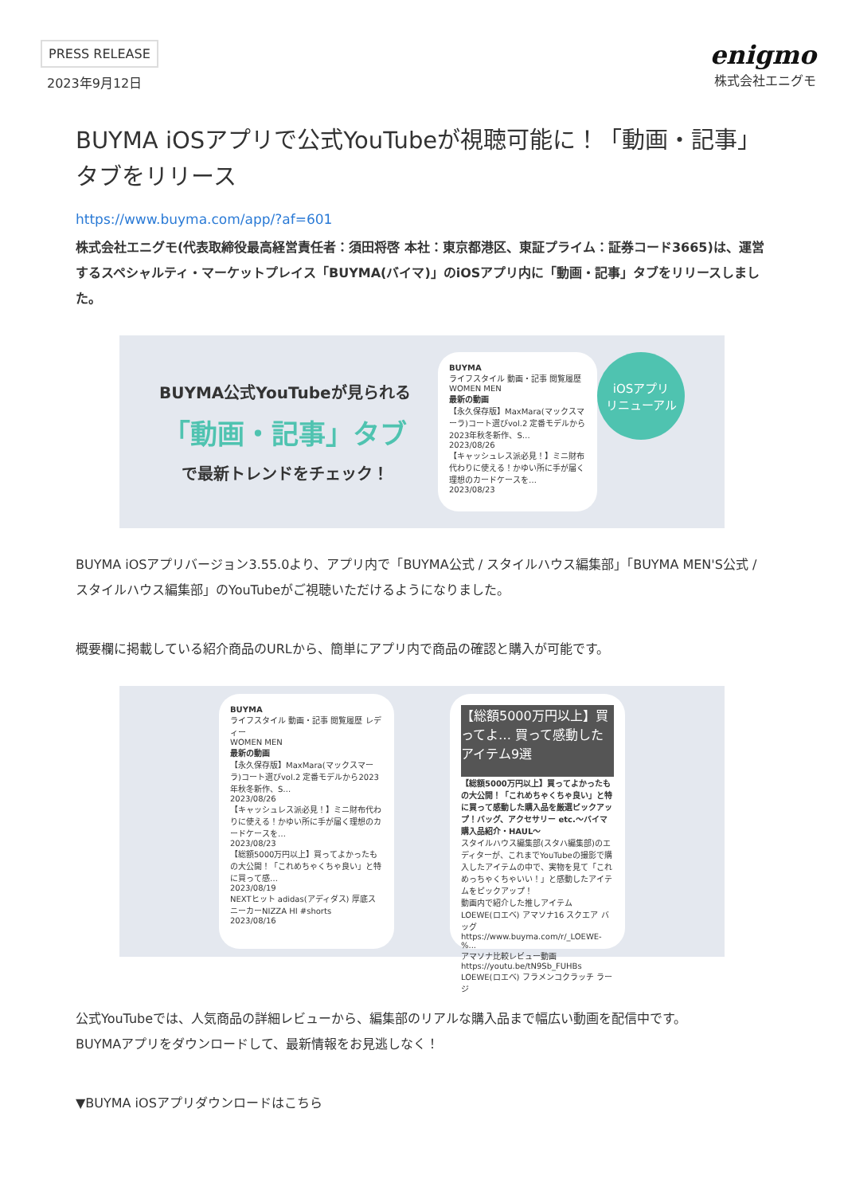PRESS RELEASE
2023年9月12日
enigmo
株式会社エニグモ
BUYMA iOSアプリで公式YouTubeが視聴可能に！「動画・記事」タブをリリース
https://www.buyma.com/app/?af=601
株式会社エニグモ(代表取締役最高経営責任者：須田将啓 本社：東京都港区、東証プライム：証券コード3665)は、運営するスペシャルティ・マーケットプレイス「BUYMA(バイマ)」のiOSアプリ内に「動画・記事」タブをリリースしました。
BUYMA公式YouTubeが見られる
「動画・記事」タブ
で最新トレンドをチェック！
BUYMA
ライフスタイル 動画・記事 閲覧履歴
WOMEN MEN
最新の動画
【永久保存版】MaxMara(マックスマーラ)コート選びvol.2 定番モデルから2023年秋冬新作、S…
2023/08/26
【キャッシュレス派必見！】ミニ財布代わりに使える！かゆい所に手が届く理想のカードケースを…
2023/08/23
iOSアプリ
リニューアル
BUYMA iOSアプリバージョン3.55.0より、アプリ内で「BUYMA公式 / スタイルハウス編集部」「BUYMA MEN'S公式 / スタイルハウス編集部」のYouTubeがご視聴いただけるようになりました。
概要欄に掲載している紹介商品のURLから、簡単にアプリ内で商品の確認と購入が可能です。
BUYMA
ライフスタイル 動画・記事 閲覧履歴 レディー
WOMEN MEN
最新の動画
【永久保存版】MaxMara(マックスマーラ)コート選びvol.2 定番モデルから2023年秋冬新作、S…
2023/08/26
【キャッシュレス派必見！】ミニ財布代わりに使える！かゆい所に手が届く理想のカードケースを…
2023/08/23
【総額5000万円以上】買ってよかったもの大公開！「これめちゃくちゃ良い」と特に買って感…
2023/08/19
NEXTヒット adidas(アディダス) 厚底スニーカーNIZZA HI #shorts
2023/08/16
【総額5000万円以上】買ってよ… 買って感動したアイテム9選
【総額5000万円以上】買ってよかったもの大公開！「これめちゃくちゃ良い」と特に買って感動した購入品を厳選ピックアップ！バッグ、アクセサリー etc.～バイマ購入品紹介・HAUL～
スタイルハウス編集部(スタハ編集部)のエディターが、これまでYouTubeの撮影で購入したアイテムの中で、実物を見て「これめっちゃくちゃいい！」と感動したアイテムをピックアップ！
動画内で紹介した推しアイテム
LOEWE(ロエベ) アマソナ16 スクエア バッグ
https://www.buyma.com/r/_LOEWE-%...
アマソナ比較レビュー動画
https://youtu.be/tN9Sb_FUHBs
LOEWE(ロエベ) フラメンコクラッチ ラージ
公式YouTubeでは、人気商品の詳細レビューから、編集部のリアルな購入品まで幅広い動画を配信中です。
BUYMAアプリをダウンロードして、最新情報をお見逃しなく！
▼BUYMA iOSアプリダウンロードはこちら